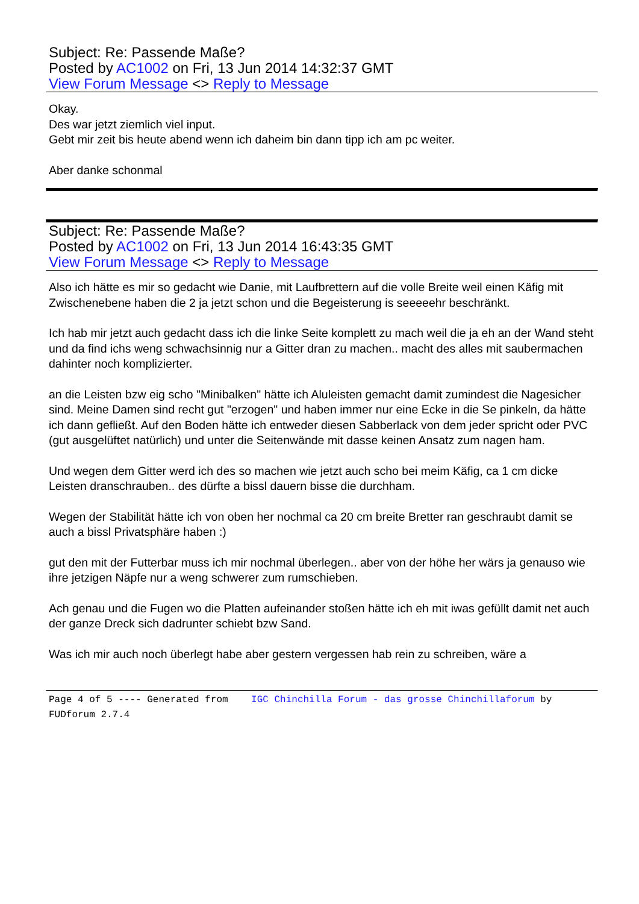Subject: Re: Passende Maße?
Posted by AC1002 on Fri, 13 Jun 2014 14:32:37 GMT
View Forum Message <> Reply to Message
Okay.
Des war jetzt ziemlich viel input.
Gebt mir zeit bis heute abend wenn ich daheim bin dann tipp ich am pc weiter.
Aber danke schonmal
Subject: Re: Passende Maße?
Posted by AC1002 on Fri, 13 Jun 2014 16:43:35 GMT
View Forum Message <> Reply to Message
Also ich hätte es mir so gedacht wie Danie, mit Laufbrettern auf die volle Breite weil einen Käfig mit Zwischenebene haben die 2 ja jetzt schon und die Begeisterung is seeeeehr beschränkt.
Ich hab mir jetzt auch gedacht dass ich die linke Seite komplett zu mach weil die ja eh an der Wand steht und da find ichs weng schwachsinnig nur a Gitter dran zu machen.. macht des alles mit saubermachen dahinter noch komplizierter.
an die Leisten bzw eig scho "Minibalken" hätte ich Aluleisten gemacht damit zumindest die Nagesicher sind. Meine Damen sind recht gut "erzogen" und haben immer nur eine Ecke in die Se pinkeln, da hätte ich dann gefließt. Auf den Boden hätte ich entweder diesen Sabberlack von dem jeder spricht oder PVC (gut ausgelüftet natürlich) und unter die Seitenwände mit dasse keinen Ansatz zum nagen ham.
Und wegen dem Gitter werd ich des so machen wie jetzt auch scho bei meim Käfig, ca 1 cm dicke Leisten dranschrauben.. des dürfte a bissl dauern bisse die durchham.
Wegen der Stabilität hätte ich von oben her nochmal ca 20 cm breite Bretter ran geschraubt damit se auch a bissl Privatsphäre haben :)
gut den mit der Futterbar muss ich mir nochmal überlegen.. aber von der höhe her wärs ja genauso wie ihre jetzigen Näpfe nur a weng schwerer zum rumschieben.
Ach genau und die Fugen wo die Platten aufeinander stoßen hätte ich eh mit iwas gefüllt damit net auch der ganze Dreck sich dadrunter schiebt bzw Sand.
Was ich mir auch noch überlegt habe aber gestern vergessen hab rein zu schreiben, wäre a
Page 4 of 5 ---- Generated from IGC Chinchilla Forum - das grosse Chinchillaforum by FUDforum 2.7.4